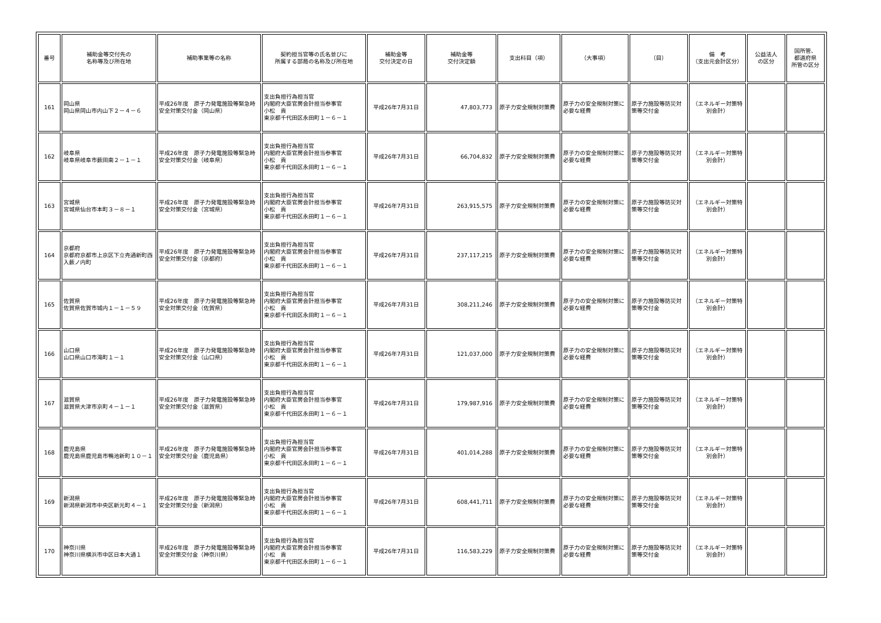| 番号 | 補助金等交付先の 名称等及び所在地 | 補助事業等の名称 | 契約担当官等の氏名並びに 所属する部局の名称及び所在地 | 補助金等 交付決定の日 | 補助金等 交付決定額 | 支出科目（項） | （大事項） | （目） | 備 考 （支出元会計区分） | 公益法人 の区分 | 国所管、 都道府県 所管の区分 |
| --- | --- | --- | --- | --- | --- | --- | --- | --- | --- | --- | --- |
| 161 | 岡山県 岡山県岡山市内山下２－４－６ | 平成26年度 原子力発電施設等緊急時安全対策交付金（岡山県） | 支出負担行為担当官 内閣府大臣官房会計担当参事官 小松 貢 東京都千代田区永田町１－６－１ | 平成26年7月31日 | 47,803,773 | 原子力安全規制対策費 | 原子力の安全規制対策に必要な経費 | 原子力施設等防災対策等交付金 | （エネルギー対策特別会計） | | |
| 162 | 岐阜県 岐阜県岐阜市薮田南２－１－１ | 平成26年度 原子力発電施設等緊急時安全対策交付金（岐阜県） | 支出負担行為担当官 内閣府大臣官房会計担当参事官 小松 貢 東京都千代田区永田町１－６－１ | 平成26年7月31日 | 66,704,832 | 原子力安全規制対策費 | 原子力の安全規制対策に必要な経費 | 原子力施設等防災対策等交付金 | （エネルギー対策特別会計） | | |
| 163 | 宮城県 宮城県仙台市本町３－８－１ | 平成26年度 原子力発電施設等緊急時安全対策交付金（宮城県） | 支出負担行為担当官 内閣府大臣官房会計担当参事官 小松 貢 東京都千代田区永田町１－６－１ | 平成26年7月31日 | 263,915,575 | 原子力安全規制対策費 | 原子力の安全規制対策に必要な経費 | 原子力施設等防災対策等交付金 | （エネルギー対策特別会計） | | |
| 164 | 京都府 京都府京都市上京区下立売通新町西入薮ノ内町 | 平成26年度 原子力発電施設等緊急時安全対策交付金（京都府） | 支出負担行為担当官 内閣府大臣官房会計担当参事官 小松 貢 東京都千代田区永田町１－６－１ | 平成26年7月31日 | 237,117,215 | 原子力安全規制対策費 | 原子力の安全規制対策に必要な経費 | 原子力施設等防災対策等交付金 | （エネルギー対策特別会計） | | |
| 165 | 佐賀県 佐賀県佐賀市城内１－１－５９ | 平成26年度 原子力発電施設等緊急時安全対策交付金（佐賀県） | 支出負担行為担当官 内閣府大臣官房会計担当参事官 小松 貢 東京都千代田区永田町１－６－１ | 平成26年7月31日 | 308,211,246 | 原子力安全規制対策費 | 原子力の安全規制対策に必要な経費 | 原子力施設等防災対策等交付金 | （エネルギー対策特別会計） | | |
| 166 | 山口県 山口県山口市滝町１－１ | 平成26年度 原子力発電施設等緊急時安全対策交付金（山口県） | 支出負担行為担当官 内閣府大臣官房会計担当参事官 小松 貢 東京都千代田区永田町１－６－１ | 平成26年7月31日 | 121,037,000 | 原子力安全規制対策費 | 原子力の安全規制対策に必要な経費 | 原子力施設等防災対策等交付金 | （エネルギー対策特別会計） | | |
| 167 | 滋賀県 滋賀県大津市京町４－１－１ | 平成26年度 原子力発電施設等緊急時安全対策交付金（滋賀県） | 支出負担行為担当官 内閣府大臣官房会計担当参事官 小松 貢 東京都千代田区永田町１－６－１ | 平成26年7月31日 | 179,987,916 | 原子力安全規制対策費 | 原子力の安全規制対策に必要な経費 | 原子力施設等防災対策等交付金 | （エネルギー対策特別会計） | | |
| 168 | 鹿児島県 鹿児島県鹿児島市鴨池新町１０－１ | 平成26年度 原子力発電施設等緊急時安全対策交付金（鹿児島県） | 支出負担行為担当官 内閣府大臣官房会計担当参事官 小松 貢 東京都千代田区永田町１－６－１ | 平成26年7月31日 | 401,014,288 | 原子力安全規制対策費 | 原子力の安全規制対策に必要な経費 | 原子力施設等防災対策等交付金 | （エネルギー対策特別会計） | | |
| 169 | 新潟県 新潟県新潟市中央区新光町４－１ | 平成26年度 原子力発電施設等緊急時安全対策交付金（新潟県） | 支出負担行為担当官 内閣府大臣官房会計担当参事官 小松 貢 東京都千代田区永田町１－６－１ | 平成26年7月31日 | 608,441,711 | 原子力安全規制対策費 | 原子力の安全規制対策に必要な経費 | 原子力施設等防災対策等交付金 | （エネルギー対策特別会計） | | |
| 170 | 神奈川県 神奈川県横浜市中区日本大通１ | 平成26年度 原子力発電施設等緊急時安全対策交付金（神奈川県） | 支出負担行為担当官 内閣府大臣官房会計担当参事官 小松 貢 東京都千代田区永田町１－６－１ | 平成26年7月31日 | 116,583,229 | 原子力安全規制対策費 | 原子力の安全規制対策に必要な経費 | 原子力施設等防災対策等交付金 | （エネルギー対策特別会計） | | |